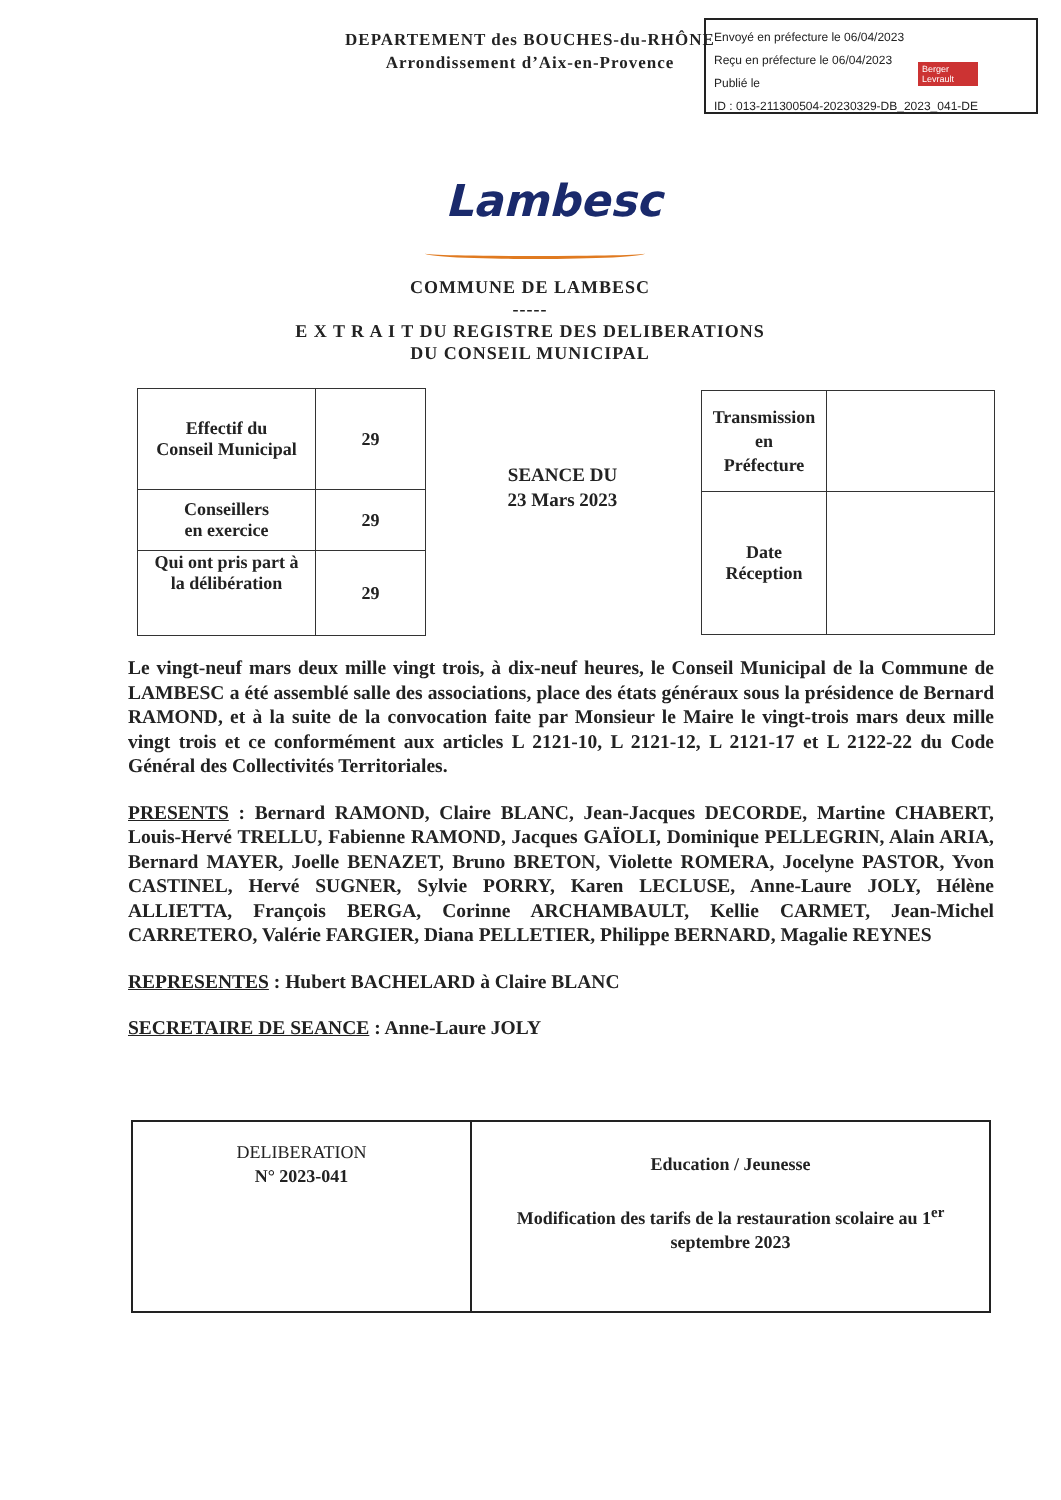DEPARTEMENT des BOUCHES-du-RHÔNE
Arrondissement d’Aix-en-Provence
Envoyé en préfecture le 06/04/2023
Reçu en préfecture le 06/04/2023
Publié le
ID : 013-211300504-20230329-DB_2023_041-DE
Berger Levrault
Lambesc
COMMUNE DE LAMBESC
-----
E X T R A I T DU REGISTRE DES DELIBERATIONS
DU CONSEIL MUNICIPAL
| Effectif du Conseil Municipal | 29 |
| Conseillers en exercice | 29 |
| Qui ont pris part à la délibération | 29 |
SEANCE DU
23 Mars 2023
| Transmission en Préfecture | |
| Date Réception | |
Le vingt-neuf mars deux mille vingt trois, à dix-neuf heures, le Conseil Municipal de la Commune de LAMBESC a été assemblé salle des associations, place des états généraux sous la présidence de Bernard RAMOND, et à la suite de la convocation faite par Monsieur le Maire le vingt-trois mars deux mille vingt trois et ce conformément aux articles L 2121-10, L 2121-12, L 2121-17 et L 2122-22 du Code Général des Collectivités Territoriales.
PRESENTS : Bernard RAMOND, Claire BLANC, Jean-Jacques DECORDE, Martine CHABERT, Louis-Hervé TRELLU, Fabienne RAMOND, Jacques GAÏOLI, Dominique PELLEGRIN, Alain ARIA, Bernard MAYER, Joelle BENAZET, Bruno BRETON, Violette ROMERA, Jocelyne PASTOR, Yvon CASTINEL, Hervé SUGNER, Sylvie PORRY, Karen LECLUSE, Anne-Laure JOLY, Hélène ALLIETTA, François BERGA, Corinne ARCHAMBAULT, Kellie CARMET, Jean-Michel CARRETERO, Valérie FARGIER, Diana PELLETIER, Philippe BERNARD, Magalie REYNES
REPRESENTES : Hubert BACHELARD à Claire BLANC
SECRETAIRE DE SEANCE : Anne-Laure JOLY
| DELIBERATION N° 2023-041 | Education / Jeunesse Modification des tarifs de la restauration scolaire au 1<sup>er</sup> septembre 2023 |